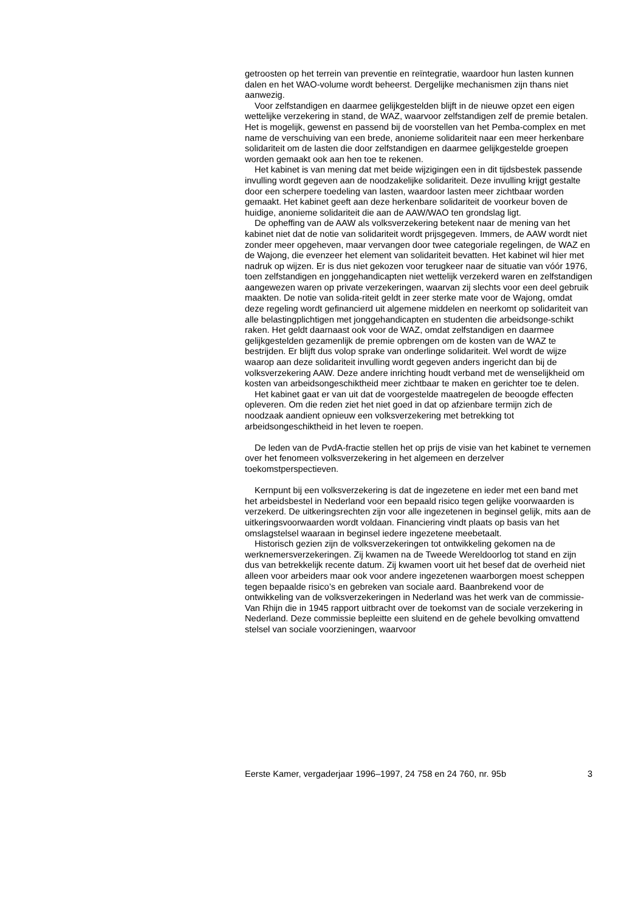getroosten op het terrein van preventie en reïntegratie, waardoor hun lasten kunnen dalen en het WAO-volume wordt beheerst. Dergelijke mechanismen zijn thans niet aanwezig.
Voor zelfstandigen en daarmee gelijkgestelden blijft in de nieuwe opzet een eigen wettelijke verzekering in stand, de WAZ, waarvoor zelfstandigen zelf de premie betalen. Het is mogelijk, gewenst en passend bij de voorstellen van het Pemba-complex en met name de verschuiving van een brede, anonieme solidariteit naar een meer herkenbare solidariteit om de lasten die door zelfstandigen en daarmee gelijkgestelde groepen worden gemaakt ook aan hen toe te rekenen.
Het kabinet is van mening dat met beide wijzigingen een in dit tijdsbestek passende invulling wordt gegeven aan de noodzakelijke solidariteit. Deze invulling krijgt gestalte door een scherpere toedeling van lasten, waardoor lasten meer zichtbaar worden gemaakt. Het kabinet geeft aan deze herkenbare solidariteit de voorkeur boven de huidige, anonieme solidariteit die aan de AAW/WAO ten grondslag ligt.
De opheffing van de AAW als volksverzekering betekent naar de mening van het kabinet niet dat de notie van solidariteit wordt prijsgegeven. Immers, de AAW wordt niet zonder meer opgeheven, maar vervangen door twee categoriale regelingen, de WAZ en de Wajong, die evenzeer het element van solidariteit bevatten. Het kabinet wil hier met nadruk op wijzen. Er is dus niet gekozen voor terugkeer naar de situatie van vóór 1976, toen zelfstandigen en jonggehandicapten niet wettelijk verzekerd waren en zelfstandigen aangewezen waren op private verzekeringen, waarvan zij slechts voor een deel gebruik maakten. De notie van solida-riteit geldt in zeer sterke mate voor de Wajong, omdat deze regeling wordt gefinancierd uit algemene middelen en neerkomt op solidariteit van alle belastingplichtigen met jonggehandicapten en studenten die arbeidsonge-schikt raken. Het geldt daarnaast ook voor de WAZ, omdat zelfstandigen en daarmee gelijkgestelden gezamenlijk de premie opbrengen om de kosten van de WAZ te bestrijden. Er blijft dus volop sprake van onderlinge solidariteit. Wel wordt de wijze waarop aan deze solidariteit invulling wordt gegeven anders ingericht dan bij de volksverzekering AAW. Deze andere inrichting houdt verband met de wenselijkheid om kosten van arbeidsongeschiktheid meer zichtbaar te maken en gerichter toe te delen.
Het kabinet gaat er van uit dat de voorgestelde maatregelen de beoogde effecten opleveren. Om die reden ziet het niet goed in dat op afzienbare termijn zich de noodzaak aandient opnieuw een volksverzekering met betrekking tot arbeidsongeschiktheid in het leven te roepen.
De leden van de PvdA-fractie stellen het op prijs de visie van het kabinet te vernemen over het fenomeen volksverzekering in het algemeen en derzelver toekomstperspectieven.
Kernpunt bij een volksverzekering is dat de ingezetene en ieder met een band met het arbeidsbestel in Nederland voor een bepaald risico tegen gelijke voorwaarden is verzekerd. De uitkeringsrechten zijn voor alle ingezetenen in beginsel gelijk, mits aan de uitkeringsvoorwaarden wordt voldaan. Financiering vindt plaats op basis van het omslagstelsel waaraan in beginsel iedere ingezetene meebetaalt.
Historisch gezien zijn de volksverzekeringen tot ontwikkeling gekomen na de werknemersverzekeringen. Zij kwamen na de Tweede Wereldoorlog tot stand en zijn dus van betrekkelijk recente datum. Zij kwamen voort uit het besef dat de overheid niet alleen voor arbeiders maar ook voor andere ingezetenen waarborgen moest scheppen tegen bepaalde risico’s en gebreken van sociale aard. Baanbrekend voor de ontwikkeling van de volksverzekeringen in Nederland was het werk van de commissie-Van Rhijn die in 1945 rapport uitbracht over de toekomst van de sociale verzekering in Nederland. Deze commissie bepleitte een sluitend en de gehele bevolking omvattend stelsel van sociale voorzieningen, waarvoor
Eerste Kamer, vergaderjaar 1996–1997, 24 758 en 24 760, nr. 95b 3